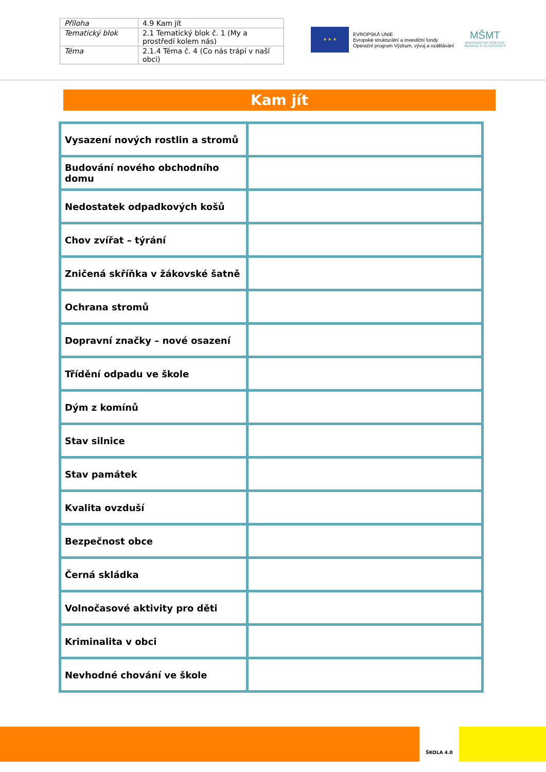| Příloha | 4.9 Kam jít |
| Tematický blok | 2.1 Tematický blok č. 1 (My a prostředí kolem nás) |
| Téma | 2.1.4 Téma č. 4 (Co nás trápí v naší obci) |
★ ★ ★
EVROPSKÁ UNIE
Evropské strukturální a investiční fondy
Operační program Výzkum, vývoj a vzdělávání
MŠMT
MINISTERSTVO ŠKOLSTVÍ,
MLÁDEŽE A TĚLOVÝCHOVY
Kam jít
| Vysazení nových rostlin a stromů | |
| Budování nového obchodního domu | |
| Nedostatek odpadkových košů | |
| Chov zvířat – týrání | |
| Zničená skříňka v žákovské šatně | |
| Ochrana stromů | |
| Dopravní značky – nové osazení | |
| Třídění odpadu ve škole | |
| Dým z komínů | |
| Stav silnice | |
| Stav památek | |
| Kvalita ovzduší | |
| Bezpečnost obce | |
| Černá skládka | |
| Volnočasové aktivity pro děti | |
| Kriminalita v obci | |
| Nevhodné chování ve škole | |
ŠKOLA 4.0